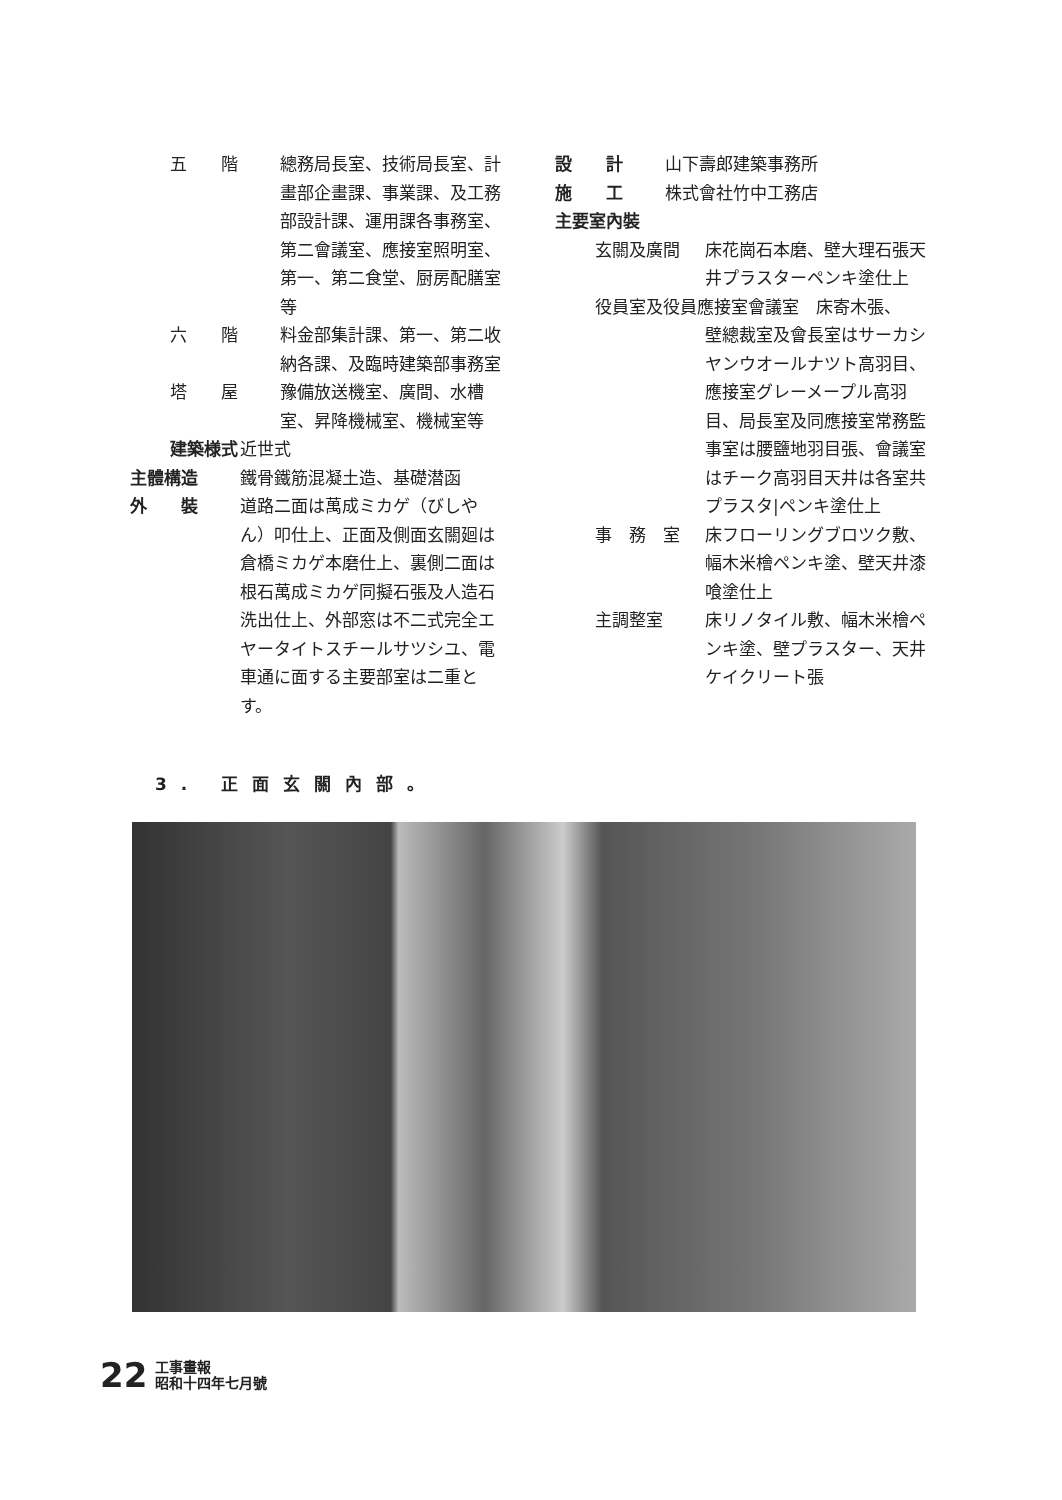五　　階 總務局長室、技術局長室、計畫部企畫課、事業課、及工務部設計課、運用課各事務室、第二會議室、應接室照明室、第一、第二食堂、厨房配膳室等
六　　階 料金部集計課、第一、第二收納各課、及臨時建築部事務室
塔　　屋 豫備放送機室、廣間、水槽室、昇降機械室、機械室等
建築様式 近世式
主體構造 鐵骨鐵筋混凝土造、基礎潜函
外　　裝 道路二面は萬成ミカゲ（びしやん）叩仕上、正面及側面玄關廻は倉橋ミカゲ本磨仕上、裏側二面は根石萬成ミカゲ同擬石張及人造石洗出仕上、外部窓は不二式完全エヤータイトスチールサツシユ、電車通に面する主要部室は二重とす。
設　　計 山下壽郎建築事務所
施　　工 株式會社竹中工務店
主要室內裝
玄關及廣間 床花崗石本磨、壁大理石張天井プラスターペンキ塗仕上
役員室及役員應接室會議室　床寄木張、
壁總裁室及會長室はサーカシヤンウオールナツト高羽目、應接室グレーメープル高羽目、局長室及同應接室常務監事室は腰鹽地羽目張、會議室はチーク高羽目天井は各室共プラスタ|ペンキ塗仕上
事　務　室 床フローリングブロツク敷、幅木米檜ペンキ塗、壁天井漆喰塗仕上
主調整室 床リノタイル敷、幅木米檜ペンキ塗、壁プラスター、天井ケイクリート張
3. 正面玄關內部。
22
工事畫報
昭和十四年七月號